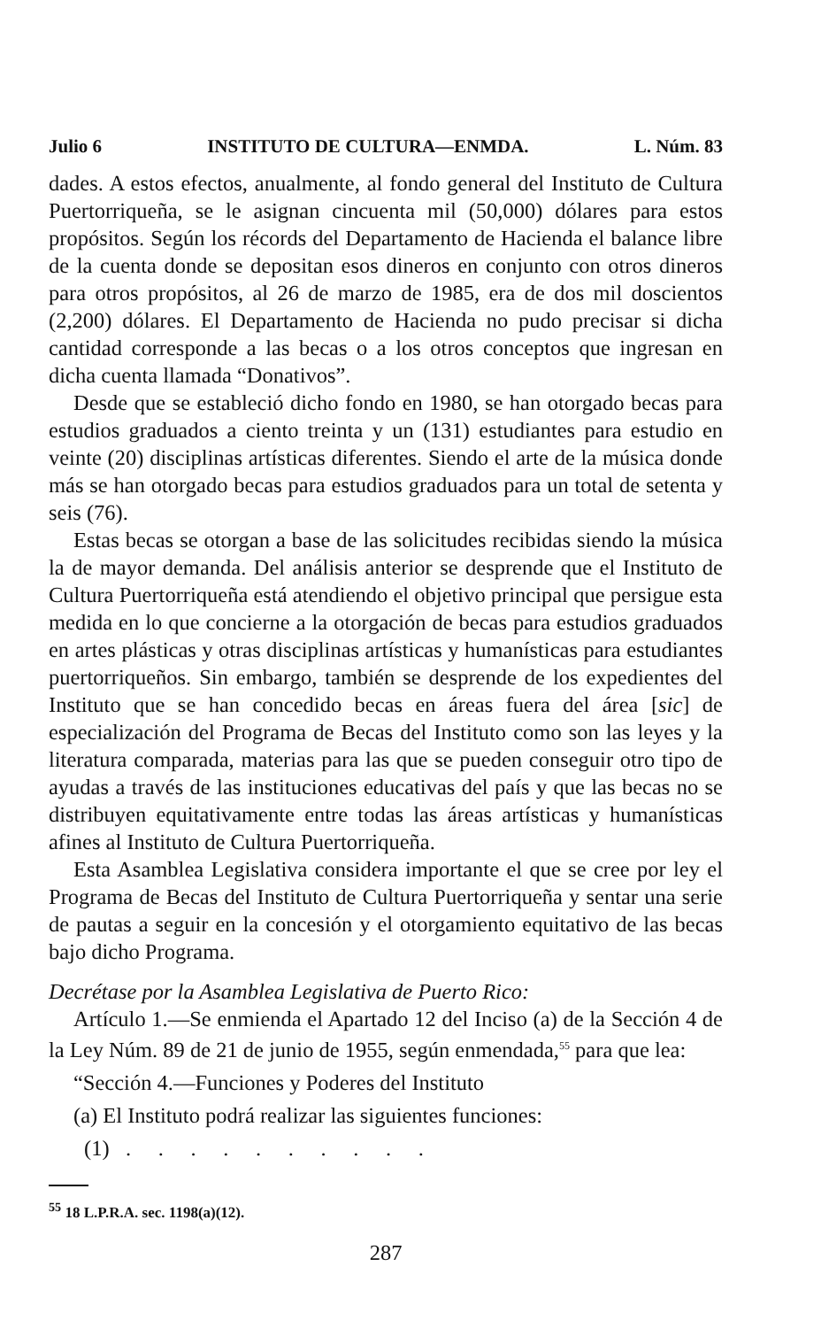Julio 6 INSTITUTO DE CULTURA—ENMDA. L. Núm. 83
dades. A estos efectos, anualmente, al fondo general del Instituto de Cultura Puertorriqueña, se le asignan cincuenta mil (50,000) dólares para estos propósitos. Según los récords del Departamento de Hacienda el balance libre de la cuenta donde se depositan esos dineros en conjunto con otros dineros para otros propósitos, al 26 de marzo de 1985, era de dos mil doscientos (2,200) dólares. El Departamento de Hacienda no pudo precisar si dicha cantidad corresponde a las becas o a los otros conceptos que ingresan en dicha cuenta llamada “Donativos”.
Desde que se estableció dicho fondo en 1980, se han otorgado becas para estudios graduados a ciento treinta y un (131) estudiantes para estudio en veinte (20) disciplinas artísticas diferentes. Siendo el arte de la música donde más se han otorgado becas para estudios graduados para un total de setenta y seis (76).
Estas becas se otorgan a base de las solicitudes recibidas siendo la música la de mayor demanda. Del análisis anterior se desprende que el Instituto de Cultura Puertorriqueña está atendiendo el objetivo principal que persigue esta medida en lo que concierne a la otorgación de becas para estudios graduados en artes plásticas y otras disciplinas artísticas y humanísticas para estudiantes puertorriqueños. Sin embargo, también se desprende de los expedientes del Instituto que se han concedido becas en áreas fuera del área [sic] de especialización del Programa de Becas del Instituto como son las leyes y la literatura comparada, materias para las que se pueden conseguir otro tipo de ayudas a través de las instituciones educativas del país y que las becas no se distribuyen equitativamente entre todas las áreas artísticas y humanísticas afines al Instituto de Cultura Puertorriqueña.
Esta Asamblea Legislativa considera importante el que se cree por ley el Programa de Becas del Instituto de Cultura Puertorriqueña y sentar una serie de pautas a seguir en la concesión y el otorgamiento equitativo de las becas bajo dicho Programa.
Decrétase por la Asamblea Legislativa de Puerto Rico:
Artículo 1.—Se enmienda el Apartado 12 del Inciso (a) de la Sección 4 de la Ley Núm. 89 de 21 de junio de 1955, según enmendada,<sup>55</sup> para que lea:
“Sección 4.—Funciones y Poderes del Instituto
(a) El Instituto podrá realizar las siguientes funciones:
(1) . . . . . . . . . .
<sup>55</sup> 18 L.P.R.A. sec. 1198(a)(12).
287